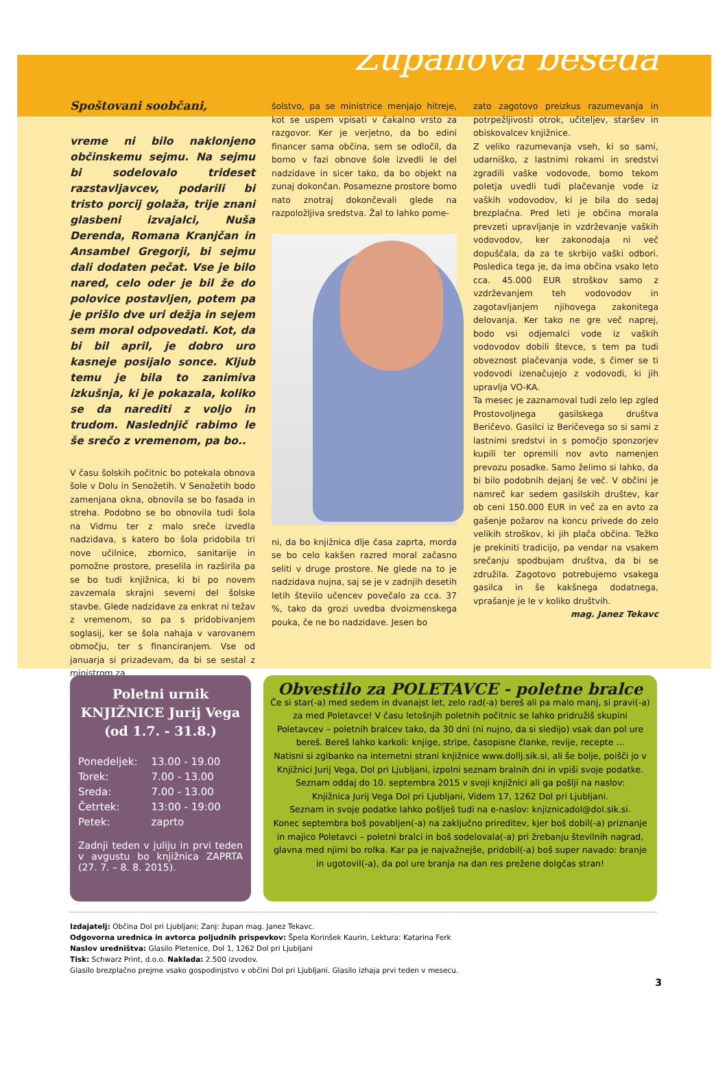Županova beseda
Spoštovani soobčani,
vreme ni bilo naklonjeno občinskemu sejmu. Na sejmu bi sodelovalo trideset razstavljavcev, podarili bi tristo porcij golaža, trije znani glasbeni izvajalci, Nuša Derenda, Romana Kranjčan in Ansambel Gregorji, bi sejmu dali dodaten pečat. Vse je bilo nared, celo oder je bil že do polovice postavljen, potem pa je prišlo dve uri dežja in sejem sem moral odpovedati. Kot, da bi bil april, je dobro uro kasneje posijalo sonce. Kljub temu je bila to zanimiva izkušnja, ki je pokazala, koliko se da narediti z voljo in trudom. Naslednjič rabimo le še srečo z vremenom, pa bo..
V času šolskih počitnic bo potekala obnova šole v Dolu in Senožetih. V Senožetih bodo zamenjana okna, obnovila se bo fasada in streha. Podobno se bo obnovila tudi šola na Vidmu ter z malo sreče izvedla nadzidava, s katero bo šola pridobila tri nove učilnice, zbornico, sanitarije in pomožne prostore, preselila in razširila pa se bo tudi knjižnica, ki bi po novem zavzemala skrajni severni del šolske stavbe. Glede nadzidave za enkrat ni težav z vremenom, so pa s pridobivanjem soglasij, ker se šola nahaja v varovanem območju, ter s financiranjem. Vse od januarja si prizadevam, da bi se sestal z ministrom za
šolstvo, pa se ministrice menjajo hitreje, kot se uspem vpisati v čakalno vrsto za razgovor. Ker je verjetno, da bo edini financer sama občina, sem se odločil, da bomo v fazi obnove šole izvedli le del nadzidave in sicer tako, da bo objekt na zunaj dokončan. Posamezne prostore bomo nato znotraj dokončevali glede na razpoložljiva sredstva. Žal to lahko pome-
ni, da bo knjižnica dlje časa zaprta, morda se bo celo kakšen razred moral začasno seliti v druge prostore. Ne glede na to je nadzidava nujna, saj se je v zadnjih desetih letih število učencev povečalo za cca. 37 %, tako da grozi uvedba dvoizmenskega pouka, če ne bo nadzidave. Jesen bo
zato zagotovo preizkus razumevanja in potrpežljivosti otrok, učiteljev, staršev in obiskovalcev knjižnice.
Z veliko razumevanja vseh, ki so sami, udarniško, z lastnimi rokami in sredstvi zgradili vaške vodovode, bomo tekom poletja uvedli tudi plačevanje vode iz vaških vodovodov, ki je bila do sedaj brezplačna. Pred leti je občina morala prevzeti upravljanje in vzdrževanje vaških vodovodov, ker zakonodaja ni več dopuščala, da za te skrbijo vaški odbori. Posledica tega je, da ima občina vsako leto cca. 45.000 EUR stroškov samo z vzdrževanjem teh vodovodov in zagotavljanjem njihovega zakonitega delovanja. Ker tako ne gre več naprej, bodo vsi odjemalci vode iz vaških vodovodov dobili števce, s tem pa tudi obveznost plačevanja vode, s čimer se ti vodovodi izenačujejo z vodovodi, ki jih upravlja VO-KA.
Ta mesec je zaznamoval tudi zelo lep zgled Prostovoljnega gasilskega društva Beričevo. Gasilci iz Beričevega so si sami z lastnimi sredstvi in s pomočjo sponzorjev kupili ter opremili nov avto namenjen prevozu posadke. Samo želimo si lahko, da bi bilo podobnih dejanj še več. V občini je namreč kar sedem gasilskih društev, kar ob ceni 150.000 EUR in več za en avto za gašenje požarov na koncu privede do zelo velikih stroškov, ki jih plača občina. Težko je prekiniti tradicijo, pa vendar na vsakem srečanju spodbujam društva, da bi se združila. Zagotovo potrebujemo vsakega gasilca in še kakšnega dodatnega, vprašanje je le v koliko društvih.
mag. Janez Tekavc
Poletni urnik
KNJIŽNICE Jurij Vega
(od 1.7. - 31.8.)
| Ponedeljek: | 13.00 - 19.00 |
| Torek: | 7.00 - 13.00 |
| Sreda: | 7.00 - 13.00 |
| Četrtek: | 13:00 - 19:00 |
| Petek: | zaprto |
Zadnji teden v juliju in prvi teden v avgustu bo knjižnica ZAPRTA (27. 7. – 8. 8. 2015).
Obvestilo za POLETAVCE - poletne bralce
Če si star(-a) med sedem in dvanajst let, zelo rad(-a) bereš ali pa malo manj, si pravi(-a) za med Poletavce! V času letošnjih poletnih počitnic se lahko pridružiš skupini Poletavcev – poletnih bralcev tako, da 30 dni (ni nujno, da si sledijo) vsak dan pol ure bereš. Bereš lahko karkoli: knjige, stripe, časopisne članke, revije, recepte ...
Natisni si zgibanko na internetni strani knjižnice www.dollj.sik.si, ali še bolje, poišči jo v Knjižnici Jurij Vega, Dol pri Ljubljani, izpolni seznam bralnih dni in vpiši svoje podatke. Seznam oddaj do 10. septembra 2015 v svoji knjižnici ali ga pošlji na naslov:
Knjižnica Jurij Vega Dol pri Ljubljani, Videm 17, 1262 Dol pri Ljubljani.
Seznam in svoje podatke lahko pošlješ tudi na e-naslov: knjiznicadol@dol.sik.si.
Konec septembra boš povabljen(-a) na zaključno prireditev, kjer boš dobil(-a) priznanje in majico Poletavci – poletni bralci in boš sodelovala(-a) pri žrebanju številnih nagrad, glavna med njimi bo rolka. Kar pa je najvažnejše, pridobil(-a) boš super navado: branje in ugotovil(-a), da pol ure branja na dan res prežene dolgčas stran!
Izdajatelj: Občina Dol pri Ljubljani; Zanj: župan mag. Janez Tekavc.
Odgovorna urednica in avtorca poljudnih prispevkov: Špela Korinšek Kaurin, Lektura: Katarina Ferk
Naslov uredništva: Glasilo Pletenice, Dol 1, 1262 Dol pri Ljubljani
Tisk: Schwarz Print, d.o.o. Naklada: 2.500 izvodov.
Glasilo brezplačno prejme vsako gospodinjstvo v občini Dol pri Ljubljani. Glasilo izhaja prvi teden v mesecu.
3